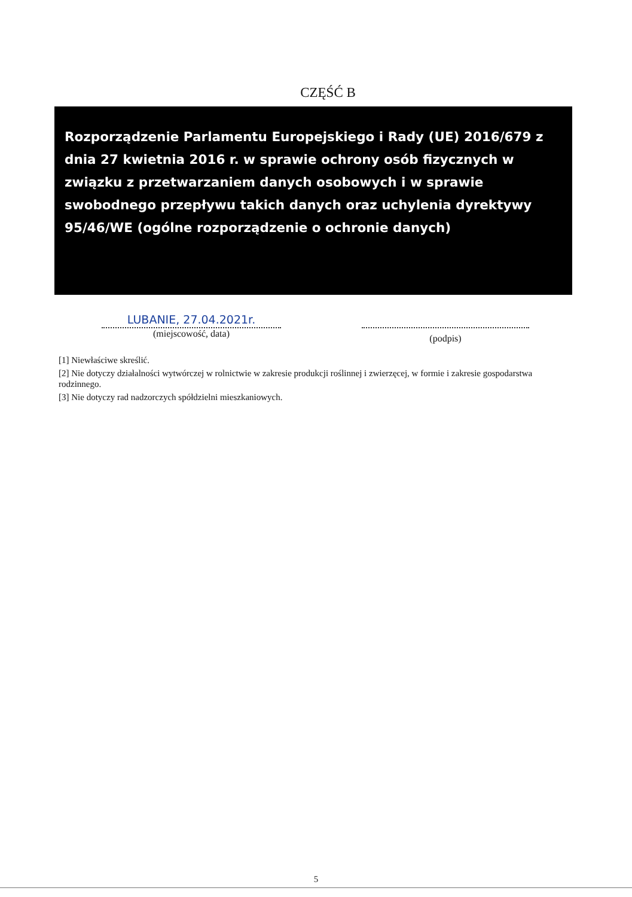CZĘŚĆ B
Rozporządzenie Parlamentu Europejskiego i Rady (UE) 2016/679 z dnia 27 kwietnia 2016 r. w sprawie ochrony osób fizycznych w związku z przetwarzaniem danych osobowych i w sprawie swobodnego przepływu takich danych oraz uchylenia dyrektywy 95/46/WE (ogólne rozporządzenie o ochronie danych)
LUBANIE, 27.04.2021r.
(miejscowość, data)
(podpis)
[1] Niewłaściwe skreślić.
[2] Nie dotyczy działalności wytwórczej w rolnictwie w zakresie produkcji roślinnej i zwierzęcej, w formie i zakresie gospodarstwa rodzinnego.
[3] Nie dotyczy rad nadzorczych spółdzielni mieszkaniowych.
5